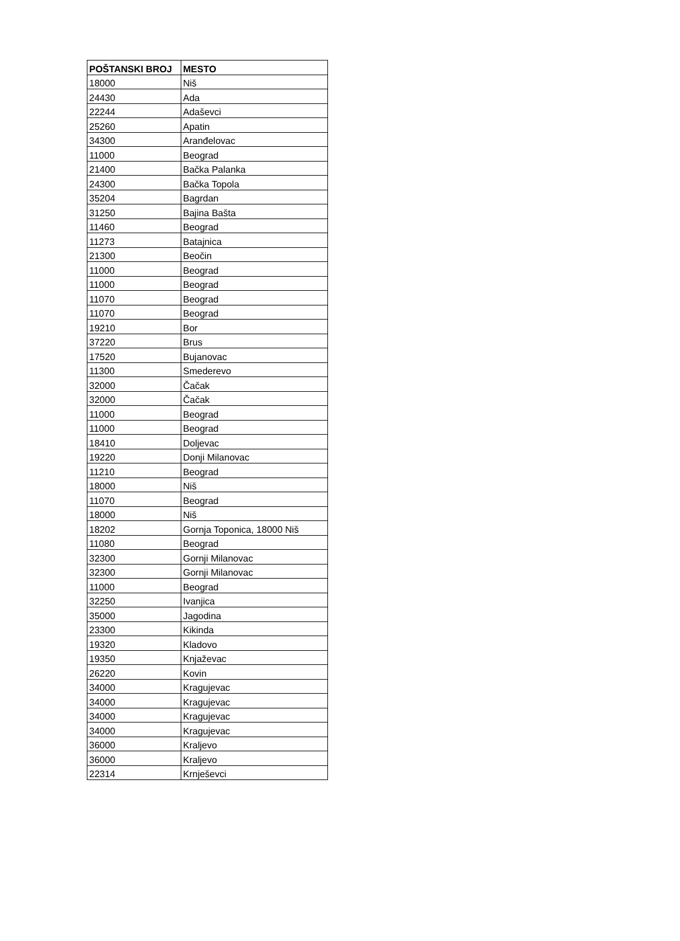| POŠTANSKI BROJ | MESTO |
| --- | --- |
| 18000 | Niš |
| 24430 | Ada |
| 22244 | Adaševci |
| 25260 | Apatin |
| 34300 | Aranđelovac |
| 11000 | Beograd |
| 21400 | Bačka Palanka |
| 24300 | Bačka Topola |
| 35204 | Bagrdan |
| 31250 | Bajina Bašta |
| 11460 | Beograd |
| 11273 | Batajnica |
| 21300 | Beočin |
| 11000 | Beograd |
| 11000 | Beograd |
| 11070 | Beograd |
| 11070 | Beograd |
| 19210 | Bor |
| 37220 | Brus |
| 17520 | Bujanovac |
| 11300 | Smederevo |
| 32000 | Čačak |
| 32000 | Čačak |
| 11000 | Beograd |
| 11000 | Beograd |
| 18410 | Doljevac |
| 19220 | Donji Milanovac |
| 11210 | Beograd |
| 18000 | Niš |
| 11070 | Beograd |
| 18000 | Niš |
| 18202 | Gornja Toponica, 18000 Niš |
| 11080 | Beograd |
| 32300 | Gornji Milanovac |
| 32300 | Gornji Milanovac |
| 11000 | Beograd |
| 32250 | Ivanjica |
| 35000 | Jagodina |
| 23300 | Kikinda |
| 19320 | Kladovo |
| 19350 | Knjaževac |
| 26220 | Kovin |
| 34000 | Kragujevac |
| 34000 | Kragujevac |
| 34000 | Kragujevac |
| 34000 | Kragujevac |
| 36000 | Kraljevo |
| 36000 | Kraljevo |
| 22314 | Krnješevci |